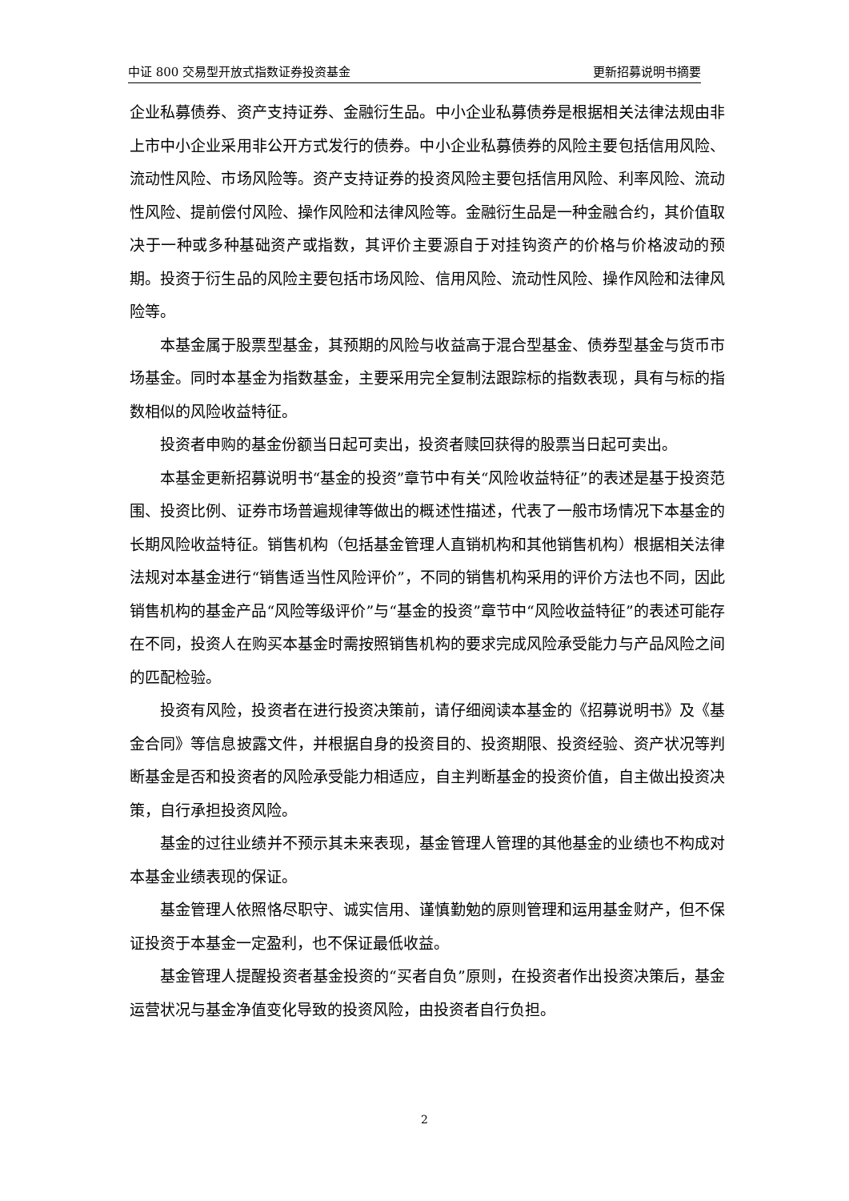中证 800 交易型开放式指数证券投资基金 更新招募说明书摘要
企业私募债券、资产支持证券、金融衍生品。中小企业私募债券是根据相关法律法规由非上市中小企业采用非公开方式发行的债券。中小企业私募债券的风险主要包括信用风险、流动性风险、市场风险等。资产支持证券的投资风险主要包括信用风险、利率风险、流动性风险、提前偿付风险、操作风险和法律风险等。金融衍生品是一种金融合约，其价值取决于一种或多种基础资产或指数，其评价主要源自于对挂钩资产的价格与价格波动的预期。投资于衍生品的风险主要包括市场风险、信用风险、流动性风险、操作风险和法律风险等。
本基金属于股票型基金，其预期的风险与收益高于混合型基金、债券型基金与货币市场基金。同时本基金为指数基金，主要采用完全复制法跟踪标的指数表现，具有与标的指数相似的风险收益特征。
投资者申购的基金份额当日起可卖出，投资者赎回获得的股票当日起可卖出。
本基金更新招募说明书“基金的投资”章节中有关“风险收益特征”的表述是基于投资范围、投资比例、证券市场普遍规律等做出的概述性描述，代表了一般市场情况下本基金的长期风险收益特征。销售机构（包括基金管理人直销机构和其他销售机构）根据相关法律法规对本基金进行“销售适当性风险评价”，不同的销售机构采用的评价方法也不同，因此销售机构的基金产品“风险等级评价”与“基金的投资”章节中“风险收益特征”的表述可能存在不同，投资人在购买本基金时需按照销售机构的要求完成风险承受能力与产品风险之间的匹配检验。
投资有风险，投资者在进行投资决策前，请仔细阅读本基金的《招募说明书》及《基金合同》等信息披露文件，并根据自身的投资目的、投资期限、投资经验、资产状况等判断基金是否和投资者的风险承受能力相适应，自主判断基金的投资价值，自主做出投资决策，自行承担投资风险。
基金的过往业绩并不预示其未来表现，基金管理人管理的其他基金的业绩也不构成对本基金业绩表现的保证。
基金管理人依照恪尽职守、诚实信用、谨慎勤勉的原则管理和运用基金财产，但不保证投资于本基金一定盈利，也不保证最低收益。
基金管理人提醒投资者基金投资的“买者自负”原则，在投资者作出投资决策后，基金运营状况与基金净值变化导致的投资风险，由投资者自行负担。
2